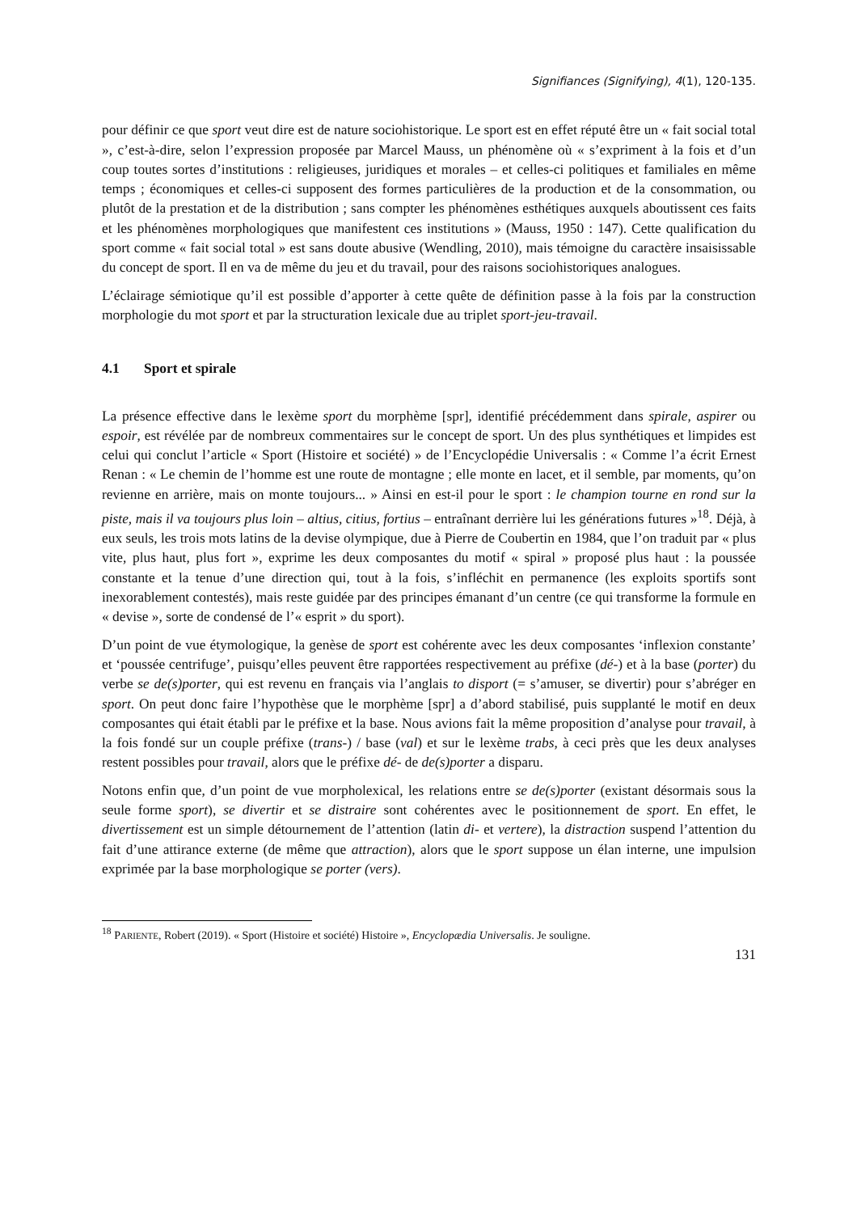Signifiances (Signifying), 4(1), 120-135.
pour définir ce que sport veut dire est de nature sociohistorique. Le sport est en effet réputé être un « fait social total », c’est-à-dire, selon l’expression proposée par Marcel Mauss, un phénomène où « s’expriment à la fois et d’un coup toutes sortes d’institutions : religieuses, juridiques et morales – et celles-ci politiques et familiales en même temps ; économiques et celles-ci supposent des formes particulières de la production et de la consommation, ou plutôt de la prestation et de la distribution ; sans compter les phénomènes esthétiques auxquels aboutissent ces faits et les phénomènes morphologiques que manifestent ces institutions » (Mauss, 1950 : 147). Cette qualification du sport comme « fait social total » est sans doute abusive (Wendling, 2010), mais témoigne du caractère insaisissable du concept de sport. Il en va de même du jeu et du travail, pour des raisons sociohistoriques analogues.
L’éclairage sémiotique qu’il est possible d’apporter à cette quête de définition passe à la fois par la construction morphologie du mot sport et par la structuration lexicale due au triplet sport-jeu-travail.
4.1 Sport et spirale
La présence effective dans le lexème sport du morphème [spr], identifié précédemment dans spirale, aspirer ou espoir, est révélée par de nombreux commentaires sur le concept de sport. Un des plus synthétiques et limpides est celui qui conclut l’article « Sport (Histoire et société) » de l’Encyclopédie Universalis : « Comme l’a écrit Ernest Renan : « Le chemin de l’homme est une route de montagne ; elle monte en lacet, et il semble, par moments, qu’on revienne en arrière, mais on monte toujours... » Ainsi en est-il pour le sport : le champion tourne en rond sur la piste, mais il va toujours plus loin – altius, citius, fortius – entraînant derrière lui les générations futures »<sup>18</sup>. Déjà, à eux seuls, les trois mots latins de la devise olympique, due à Pierre de Coubertin en 1984, que l’on traduit par « plus vite, plus haut, plus fort », exprime les deux composantes du motif « spiral » proposé plus haut : la poussée constante et la tenue d’une direction qui, tout à la fois, s’infléchit en permanence (les exploits sportifs sont inexorablement contestés), mais reste guidée par des principes émanant d’un centre (ce qui transforme la formule en « devise », sorte de condensé de l’« esprit » du sport).
D’un point de vue étymologique, la genèse de sport est cohérente avec les deux composantes ‘inflexion constante’ et ‘poussée centrifuge’, puisqu’elles peuvent être rapportées respectivement au préfixe (dé-) et à la base (porter) du verbe se de(s)porter, qui est revenu en français via l’anglais to disport (= s’amuser, se divertir) pour s’abréger en sport. On peut donc faire l’hypothèse que le morphème [spr] a d’abord stabilisé, puis supplanté le motif en deux composantes qui était établi par le préfixe et la base. Nous avions fait la même proposition d’analyse pour travail, à la fois fondé sur un couple préfixe (trans-) / base (val) et sur le lexème trabs, à ceci près que les deux analyses restent possibles pour travail, alors que le préfixe dé- de de(s)porter a disparu.
Notons enfin que, d’un point de vue morpholexical, les relations entre se de(s)porter (existant désormais sous la seule forme sport), se divertir et se distraire sont cohérentes avec le positionnement de sport. En effet, le divertissement est un simple détournement de l’attention (latin di- et vertere), la distraction suspend l’attention du fait d’une attirance externe (de même que attraction), alors que le sport suppose un élan interne, une impulsion exprimée par la base morphologique se porter (vers).
<sup>18</sup> PARIENTE, Robert (2019). « Sport (Histoire et société) Histoire », Encyclopædia Universalis. Je souligne.
131